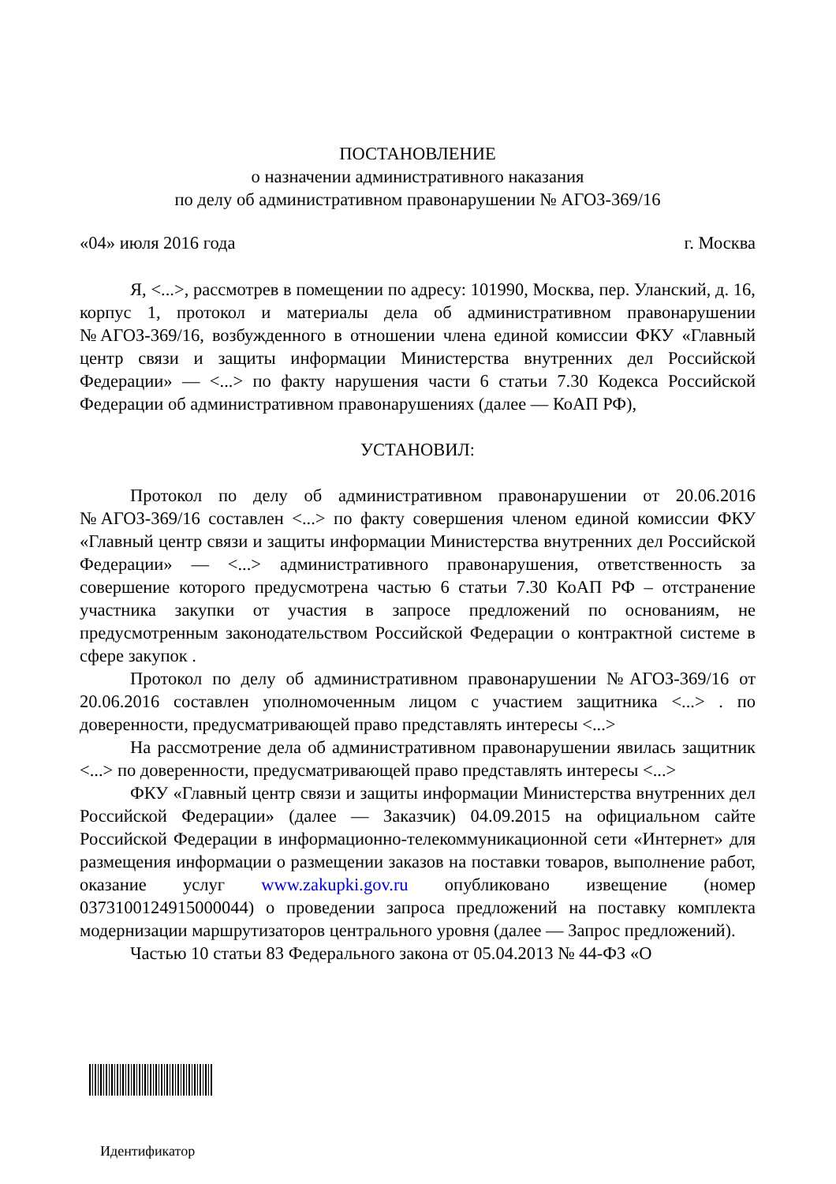ПОСТАНОВЛЕНИЕ
о назначении административного наказания
по делу об административном правонарушении № АГОЗ-369/16
«04» июля 2016 года г. Москва
Я, <...>, рассмотрев в помещении по адресу: 101990, Москва, пер. Уланский, д. 16, корпус 1, протокол и материалы дела об административном правонарушении №АГОЗ-369/16, возбужденного в отношении члена единой комиссии ФКУ «Главный центр связи и защиты информации Министерства внутренних дел Российской Федерации» — <...> по факту нарушения части 6 статьи 7.30 Кодекса Российской Федерации об административном правонарушениях (далее — КоАП РФ),
УСТАНОВИЛ:
Протокол по делу об административном правонарушении от 20.06.2016 №АГОЗ-369/16 составлен <...> по факту совершения членом единой комиссии ФКУ «Главный центр связи и защиты информации Министерства внутренних дел Российской Федерации» — <...> административного правонарушения, ответственность за совершение которого предусмотрена частью 6 статьи 7.30 КоАП РФ – отстранение участника закупки от участия в запросе предложений по основаниям, не предусмотренным законодательством Российской Федерации о контрактной системе в сфере закупок .
Протокол по делу об административном правонарушении №АГОЗ-369/16 от 20.06.2016 составлен уполномоченным лицом с участием защитника <...> . по доверенности, предусматривающей право представлять интересы <...>
На рассмотрение дела об административном правонарушении явилась защитник <...> по доверенности, предусматривающей право представлять интересы <...>
ФКУ «Главный центр связи и защиты информации Министерства внутренних дел Российской Федерации» (далее — Заказчик) 04.09.2015 на официальном сайте Российской Федерации в информационно-телекоммуникационной сети «Интернет» для размещения информации о размещении заказов на поставки товаров, выполнение работ, оказание услуг www.zakupki.gov.ru опубликовано извещение (номер 0373100124915000044) о проведении запроса предложений на поставку комплекта модернизации маршрутизаторов центрального уровня (далее — Запрос предложений).
Частью 10 статьи 83 Федерального закона от 05.04.2013 № 44-ФЗ «О
Идентификатор